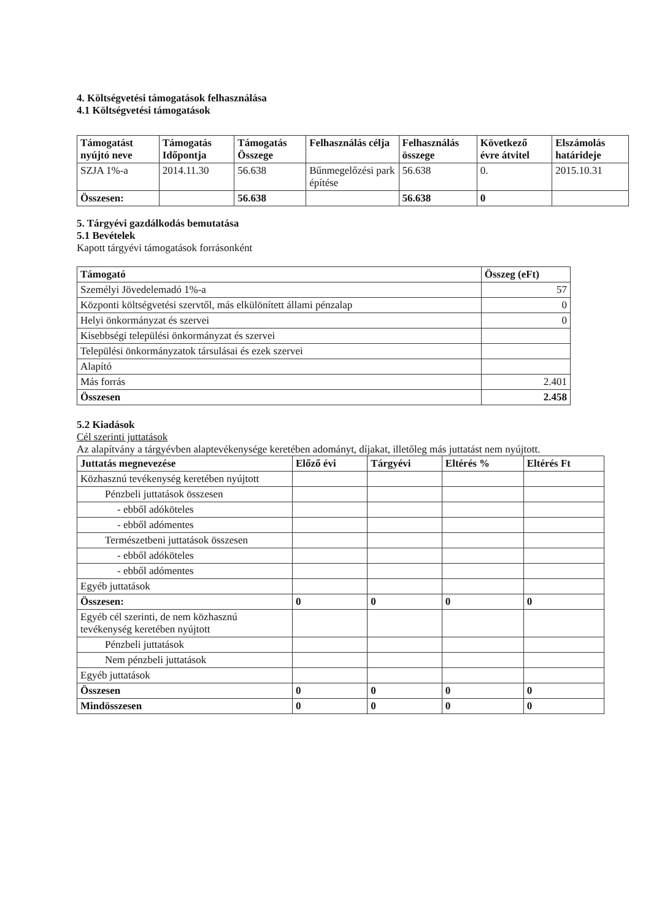4. Költségvetési támogatások felhasználása
4.1 Költségvetési támogatások
| Támogatást nyújtó neve | Támogatás Időpontja | Támogatás Összege | Felhasználás célja | Felhasználás összege | Következő évre átvitel | Elszámolás határideje |
| --- | --- | --- | --- | --- | --- | --- |
| SZJA 1%-a | 2014.11.30 | 56.638 | Bűnmegelőzési park építése | 56.638 | 0. | 2015.10.31 |
| Összesen: | | 56.638 | | 56.638 | 0 | |
5. Tárgyévi gazdálkodás bemutatása
5.1 Bevételek
Kapott tárgyévi támogatások forrásonként
| Támogató | Összeg (eFt) |
| --- | --- |
| Személyi Jövedelemadó 1%-a | 57 |
| Központi költségvetési szervtől, más elkülönített állami pénzalap | 0 |
| Helyi önkormányzat és szervei | 0 |
| Kisebbségi települési önkormányzat és szervei | |
| Települési önkormányzatok társulásai és ezek szervei | |
| Alapító | |
| Más forrás | 2.401 |
| Összesen | 2.458 |
5.2 Kiadások
Cél szerinti juttatások
Az alapítvány a tárgyévben alaptevékenysége keretében adományt, díjakat, illetőleg más juttatást nem nyújtott.
| Juttatás megnevezése | Előző évi | Tárgyévi | Eltérés % | Eltérés Ft |
| --- | --- | --- | --- | --- |
| Közhasznú tevékenység keretében nyújtott | | | | |
| Pénzbeli juttatások összesen | | | | |
| - ebből adóköteles | | | | |
| - ebből adómentes | | | | |
| Természetbeni juttatások összesen | | | | |
| - ebből adóköteles | | | | |
| - ebből adómentes | | | | |
| Egyéb juttatások | | | | |
| Összesen: | 0 | 0 | 0 | 0 |
| Egyéb cél szerinti, de nem közhasznú tevékenység keretében nyújtott | | | | |
| Pénzbeli juttatások | | | | |
| Nem pénzbeli juttatások | | | | |
| Egyéb juttatások | | | | |
| Összesen | 0 | 0 | 0 | 0 |
| Mindösszesen | 0 | 0 | 0 | 0 |